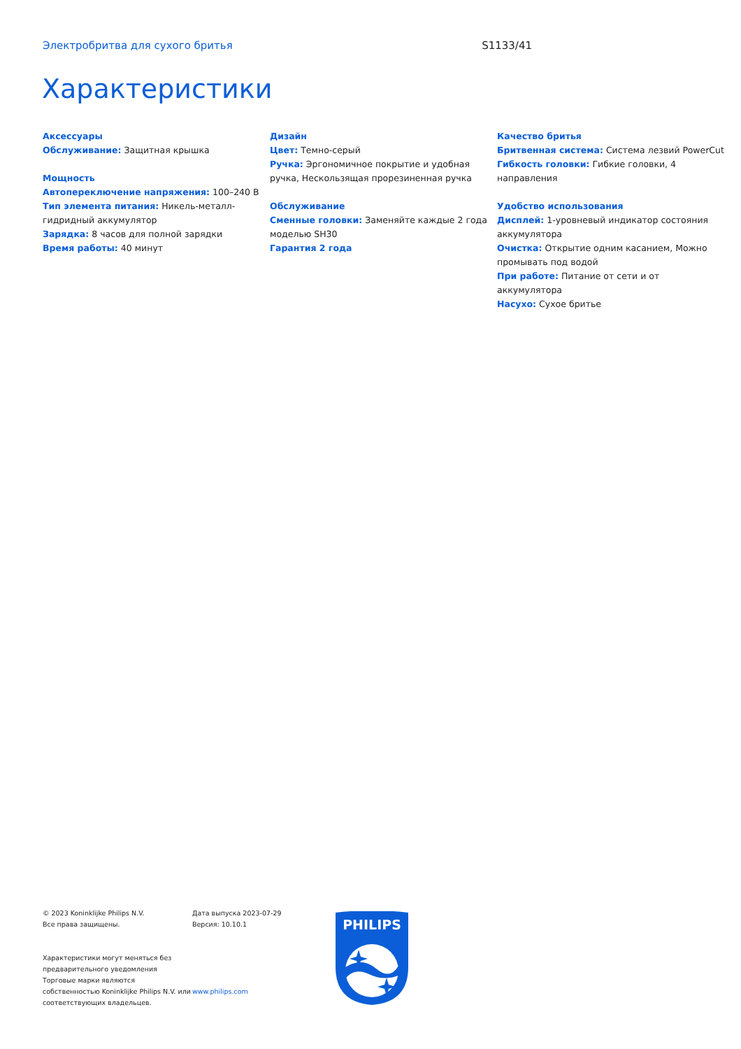Электробритва для сухого бритья S1133/41
Характеристики
Аксессуары
Обслуживание: Защитная крышка
Мощность
Автопереключение напряжения: 100–240 В
Тип элемента питания: Никель-металл-гидридный аккумулятор
Зарядка: 8 часов для полной зарядки
Время работы: 40 минут
Дизайн
Цвет: Темно-серый
Ручка: Эргономичное покрытие и удобная ручка, Нескользящая прорезиненная ручка
Обслуживание
Сменные головки: Заменяйте каждые 2 года моделью SH30
Гарантия 2 года
Качество бритья
Бритвенная система: Система лезвий PowerCut
Гибкость головки: Гибкие головки, 4 направления
Удобство использования
Дисплей: 1-уровневый индикатор состояния аккумулятора
Очистка: Открытие одним касанием, Можно промывать под водой
При работе: Питание от сети и от аккумулятора
Насухо: Сухое бритье
© 2023 Koninklijke Philips N.V.
Все права защищены.
Характеристики могут меняться без предварительного уведомления Торговые марки являются собственностью Koninklijke Philips N.V. или соответствующих владельцев.
Дата выпуска 2023-07-29
Версия: 10.10.1
www.philips.com
PHILIPS